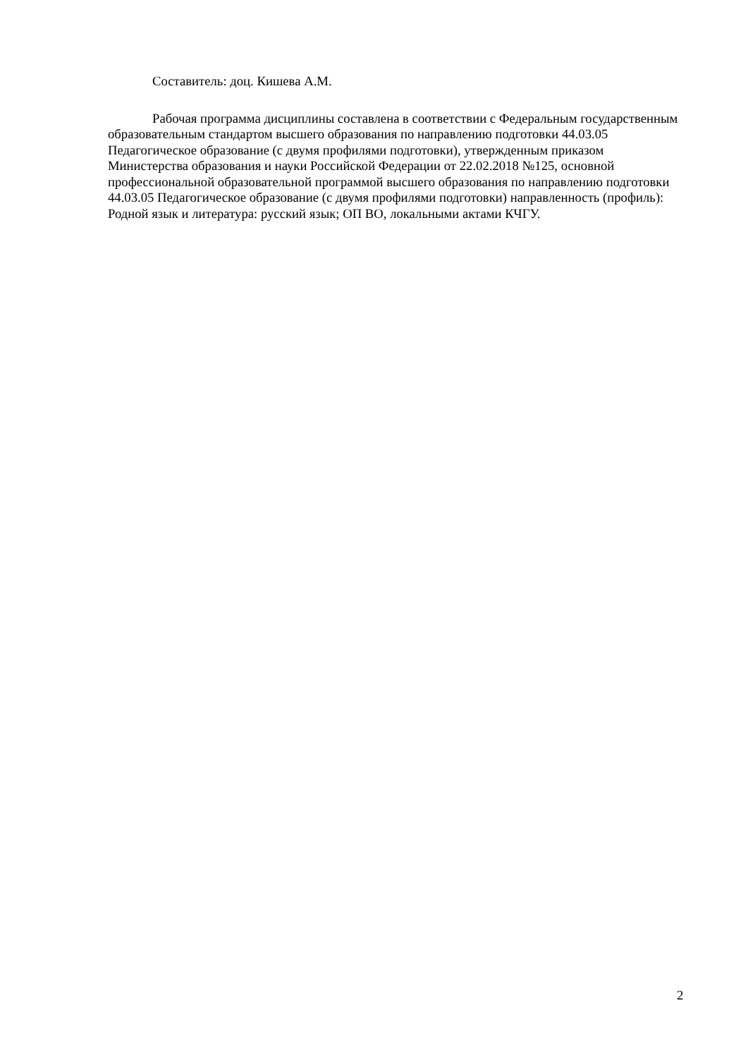Составитель: доц. Кишева А.М.
Рабочая программа дисциплины составлена в соответствии с Федеральным государственным образовательным стандартом высшего образования по направлению подготовки 44.03.05 Педагогическое образование (с двумя профилями подготовки), утвержденным приказом Министерства образования и науки Российской Федерации от 22.02.2018 №125, основной профессиональной образовательной программой высшего образования по направлению подготовки 44.03.05 Педагогическое образование (с двумя профилями подготовки) направленность (профиль): Родной язык и литература: русский язык; ОП ВО, локальными актами КЧГУ.
2